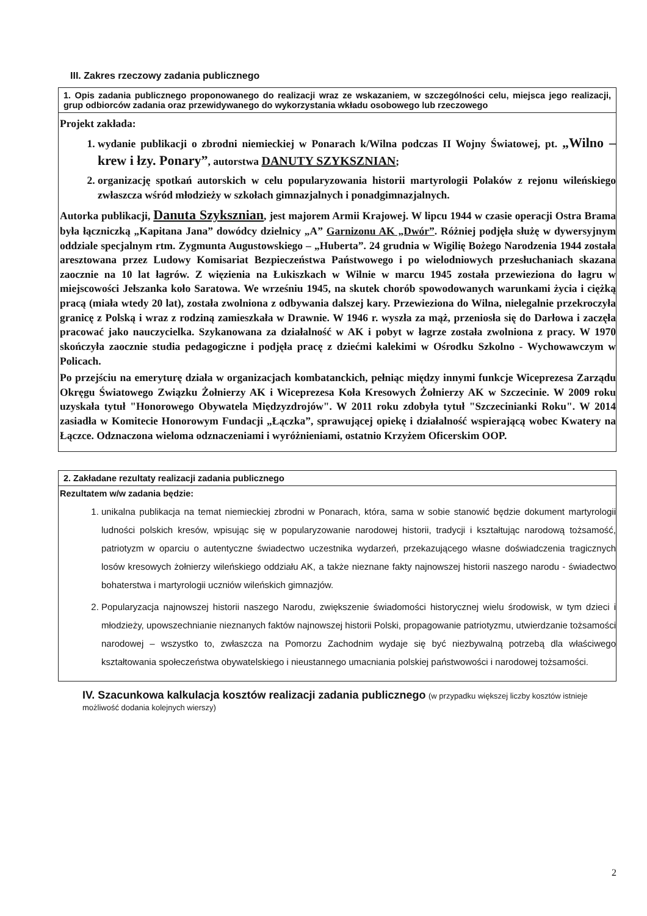III. Zakres rzeczowy zadania publicznego
1. Opis zadania publicznego proponowanego do realizacji wraz ze wskazaniem, w szczególności celu, miejsca jego realizacji, grup odbiorców zadania oraz przewidywanego do wykorzystania wkładu osobowego lub rzeczowego
Projekt zakłada:
1. wydanie publikacji o zbrodni niemieckiej w Ponarach k/Wilna podczas II Wojny Światowej, pt. „Wilno – krew i łzy. Ponary”, autorstwa DANUTY SZYKSZNIAN;
2. organizację spotkań autorskich w celu popularyzowania historii martyrologii Polaków z rejonu wileńskiego zwłaszcza wśród młodzieży w szkołach gimnazjalnych i ponadgimnazjalnych.
Autorka publikacji, Danuta Szyksznian, jest majorem Armii Krajowej. W lipcu 1944 w czasie operacji Ostra Brama była łączniczką „Kapitana Jana” dowódcy dzielnicy „A” Garnizonu AK „Dwór”. Różniej podjęła służę w dywersyjnym oddziale specjalnym rtm. Zygmunta Augustowskiego – „Huberta”. 24 grudnia w Wigilię Bożego Narodzenia 1944 została aresztowana przez Ludowy Komisariat Bezpieczeństwa Państwowego i po wielodniowych przesłuchaniach skazana zaocznie na 10 lat łagrów. Z więzienia na Łukiszkach w Wilnie w marcu 1945 została przewieziona do łagru w miejscowości Jełszanka koło Saratowa. We wrześniu 1945, na skutek chorób spowodowanych warunkami życia i ciężką pracą (miała wtedy 20 lat), została zwolniona z odbywania dalszej kary. Przewieziona do Wilna, nielegalnie przekroczyła granicę z Polską i wraz z rodziną zamieszkała w Drawnie. W 1946 r. wyszła za mąż, przeniosła się do Darłowa i zaczęła pracować jako nauczycielka. Szykanowana za działalność w AK i pobyt w łagrze została zwolniona z pracy. W 1970 skończyła zaocznie studia pedagogiczne i podjęła pracę z dziećmi kalekimi w Ośrodku Szkolno - Wychowawczym w Policach.
Po przejściu na emeryturę działa w organizacjach kombatanckich, pełniąc między innymi funkcje Wiceprezesa Zarządu Okręgu Światowego Związku Żołnierzy AK i Wiceprezesa Koła Kresowych Żołnierzy AK w Szczecinie. W 2009 roku uzyskała tytuł "Honorowego Obywatela Międzyzdrojów". W 2011 roku zdobyła tytuł "Szczecinianki Roku". W 2014 zasiadła w Komitecie Honorowym Fundacji „Łączka”, sprawującej opiekę i działalność wspierającą wobec Kwatery na Łączce. Odznaczona wieloma odznaczeniami i wyróżnieniami, ostatnio Krzyżem Oficerskim OOP.
2. Zakładane rezultaty realizacji zadania publicznego
Rezultatem w/w zadania będzie:
1. unikalna publikacja na temat niemieckiej zbrodni w Ponarach, która, sama w sobie stanowić będzie dokument martyrologii ludności polskich kresów, wpisując się w popularyzowanie narodowej historii, tradycji i kształtując narodową tożsamość, patriotyzm w oparciu o autentyczne świadectwo uczestnika wydarzeń, przekazującego własne doświadczenia tragicznych losów kresowych żołnierzy wileńskiego oddziału AK, a także nieznane fakty najnowszej historii naszego narodu - świadectwo bohaterstwa i martyrologii uczniów wileńskich gimnazjów.
2. Popularyzacja najnowszej historii naszego Narodu, zwiększenie świadomości historycznej wielu środowisk, w tym dzieci i młodzieży, upowszechnianie nieznanych faktów najnowszej historii Polski, propagowanie patriotyzmu, utwierdzanie tożsamości narodowej – wszystko to, zwłaszcza na Pomorzu Zachodnim wydaje się być niezbywalną potrzebą dla właściwego kształtowania społeczeństwa obywatelskiego i nieustannego umacniania polskiej państwowości i narodowej tożsamości.
IV. Szacunkowa kalkulacja kosztów realizacji zadania publicznego (w przypadku większej liczby kosztów istnieje możliwość dodania kolejnych wierszy)
2